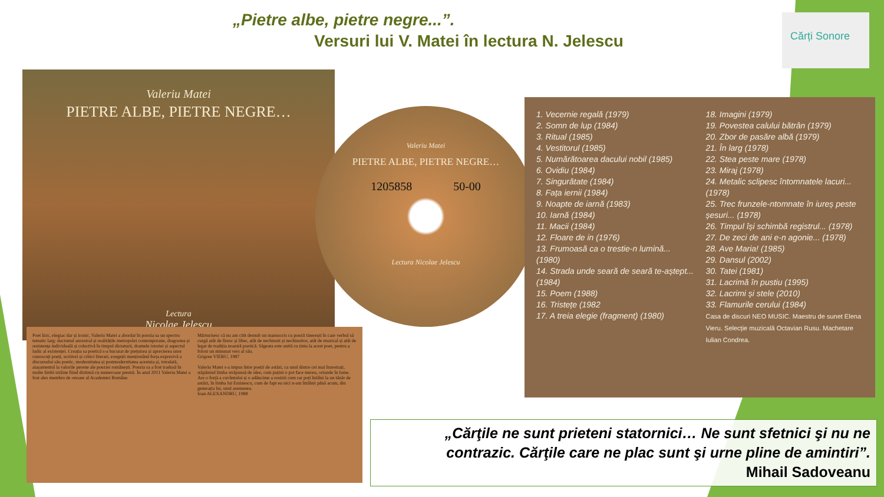„Pietre albe, pietre negre...”.
Versuri lui V. Matei în lectura N. Jelescu
Cărți Sonore
Valeriu Matei
PIETRE ALBE, PIETRE NEGRE…
Lectura
Nicolae Jelescu
Valeriu Matei
PIETRE ALBE, PIETRE NEGRE…
1205858 50-00
Lectura Nicolae Jelescu
1. Vecernie regală (1979)
2. Somn de lup (1984)
3. Ritual (1985)
4. Vestitorul (1985)
5. Numărătoarea dacului nobil (1985)
6. Ovidiu (1984)
7. Singurătate (1984)
8. Fața iernii (1984)
9. Noapte de iarnă (1983)
10. Iarnă (1984)
11. Macii (1984)
12. Floare de in (1976)
13. Frumoasă ca o trestie-n lumină... (1980)
14. Strada unde seară de seară te-aștept...(1984)
15. Poem (1988)
16. Tristețe (1982
17. A treia elegie (fragment) (1980)
18. Imagini (1979)
19. Povestea calului bătrân (1979)
20. Zbor de pasăre albă (1979)
21. În larg (1978)
22. Stea peste mare (1978)
23. Miraj (1978)
24. Metalic sclipesc întomnatele lacuri... (1978)
25. Trec frunzele-ntomnate în iureș peste șesuri... (1978)
26. Timpul își schimbă registrul... (1978)
27. De zeci de ani e-n agonie... (1978)
28. Ave Maria! (1985)
29. Dansul (2002)
30. Tatei (1981)
31. Lacrimă în pustiu (1995)
32. Lacrimi și stele (2010)
33. Flamurile cerului (1984)
Casa de discuri NEO MUSIC. Maestru de sunet Elena Vieru. Selecție muzicală Octavian Rusu. Machetare Iulian Condrea.
Poet liric, elegiac dar și ironic, Valeriu Matei a abordat în poezia sa un spectru tematic larg: dacismul ancestral și realitățile metropolei contemporane, dragostea și rezistența individuală și colectivă în timpul dictaturii, dramele istoriei și aspectul ludic al existenței. Creația sa poetică s-a bucurat de prețuirea și aprecierea unor cunoscuți poeți, scriitori și critici literari, exegeții menționând forța expresivă a discursului său poetic, modernitatea și postmodernitatea acestuia și, totodată, atașamentul la valorile perene ale poeziei românești. Poezia sa a fost tradusă în multe limbi străine fiind distinsă cu numeroase premii. În anul 2011 Valeriu Matei a fost ales membru de onoare al Academiei Române.
Mărturisesc că nu am citit demult un manuscris cu poezii tinerești în care verbul să curgă atât de firesc și liber, atât de nechinuit și nechinuitor, atât de muzical și atât de legat de tradiția noastră poetică. Săgeata este unită cu ținta la acest poet, pentru a folosi un minunat vers al său.
Grigore VIERU, 1987
Valeriu Matei s-a impus între poeții de astăzi, ca unul dintre cei mai înzestrați, stăpânind limba străpunsă de idee, cum puțini o pot face mereu, oriunde în lume. Are o forță a cuvântului și o adâncime a rostirii cum rar poți întâlni la un tânăr de astăzi, în limba lui Eminescu, cum de fapt eu nici n-am întâlnit până acum, din generația lui, unul asemenea.
Ioan ALEXANDRU, 1988
„Cărţile ne sunt prieteni statornici… Ne sunt sfetnici şi nu ne contrazic. Cărţile care ne plac sunt şi urne pline de amintiri”.
Mihail Sadoveanu